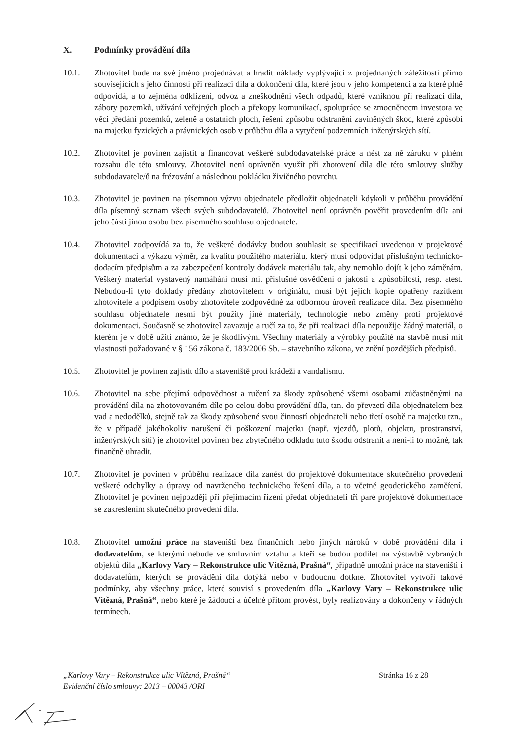X. Podmínky provádění díla
10.1. Zhotovitel bude na své jméno projednávat a hradit náklady vyplývající z projednaných záležitostí přímo souvisejících s jeho činností při realizaci díla a dokončení díla, které jsou v jeho kompetenci a za které plně odpovídá, a to zejména odklizení, odvoz a zneškodnění všech odpadů, které vzniknou při realizaci díla, zábory pozemků, užívání veřejných ploch a překopy komunikací, spolupráce se zmocněncem investora ve věci předání pozemků, zeleně a ostatních ploch, řešení způsobu odstranění zaviněných škod, které způsobí na majetku fyzických a právnických osob v průběhu díla a vytyčení podzemních inženýrských sítí.
10.2. Zhotovitel je povinen zajistit a financovat veškeré subdodavatelské práce a nést za ně záruku v plném rozsahu dle této smlouvy. Zhotovitel není oprávněn využít při zhotovení díla dle této smlouvy služby subdodavatele/ů na frézování a následnou pokládku živičného povrchu.
10.3. Zhotovitel je povinen na písemnou výzvu objednatele předložit objednateli kdykoli v průběhu provádění díla písemný seznam všech svých subdodavatelů. Zhotovitel není oprávněn pověřit provedením díla ani jeho části jinou osobu bez písemného souhlasu objednatele.
10.4. Zhotovitel zodpovídá za to, že veškeré dodávky budou souhlasit se specifikací uvedenou v projektové dokumentaci a výkazu výměr, za kvalitu použitého materiálu, který musí odpovídat příslušným technicko-dodacím předpisům a za zabezpečení kontroly dodávek materiálu tak, aby nemohlo dojít k jeho záměnám. Veškerý materiál vystavený namáhání musí mít příslušné osvědčení o jakosti a způsobilosti, resp. atest. Nebudou-li tyto doklady předány zhotovitelem v originálu, musí být jejich kopie opatřeny razítkem zhotovitele a podpisem osoby zhotovitele zodpovědné za odbornou úroveň realizace díla. Bez písemného souhlasu objednatele nesmí být použity jiné materiály, technologie nebo změny proti projektové dokumentaci. Současně se zhotovitel zavazuje a ručí za to, že při realizaci díla nepoužije žádný materiál, o kterém je v době užití známo, že je škodlivým. Všechny materiály a výrobky použité na stavbě musí mít vlastnosti požadované v § 156 zákona č. 183/2006 Sb. – stavebního zákona, ve znění pozdějších předpisů.
10.5. Zhotovitel je povinen zajistit dílo a staveniště proti krádeži a vandalismu.
10.6. Zhotovitel na sebe přejímá odpovědnost a ručení za škody způsobené všemi osobami zúčastněnými na provádění díla na zhotovovaném díle po celou dobu provádění díla, tzn. do převzetí díla objednatelem bez vad a nedodělků, stejně tak za škody způsobené svou činností objednateli nebo třetí osobě na majetku tzn., že v případě jakéhokoliv narušení či poškození majetku (např. vjezdů, plotů, objektu, prostranství, inženýrských sítí) je zhotovitel povinen bez zbytečného odkladu tuto škodu odstranit a není-li to možné, tak finančně uhradit.
10.7. Zhotovitel je povinen v průběhu realizace díla zanést do projektové dokumentace skutečného provedení veškeré odchylky a úpravy od navrženého technického řešení díla, a to včetně geodetického zaměření. Zhotovitel je povinen nejpozději při přejímacím řízení předat objednateli tři paré projektové dokumentace se zakreslením skutečného provedení díla.
10.8. Zhotovitel umožní práce na staveništi bez finančních nebo jiných nároků v době provádění díla i dodavatelům, se kterými nebude ve smluvním vztahu a kteří se budou podílet na výstavbě vybraných objektů díla „Karlovy Vary – Rekonstrukce ulic Vítězná, Prašná“, případně umožní práce na staveništi i dodavatelům, kterých se provádění díla dotýká nebo v budoucnu dotkne. Zhotovitel vytvoří takové podmínky, aby všechny práce, které souvisí s provedením díla „Karlovy Vary – Rekonstrukce ulic Vítězná, Prašná“, nebo které je žádoucí a účelné přitom provést, byly realizovány a dokončeny v řádných termínech.
„Karlovy Vary – Rekonstrukce ulic Vítězná, Prašná“Evidenční číslo smlouvy: 2013 – 00043 /ORI
Stránka 16 z 28